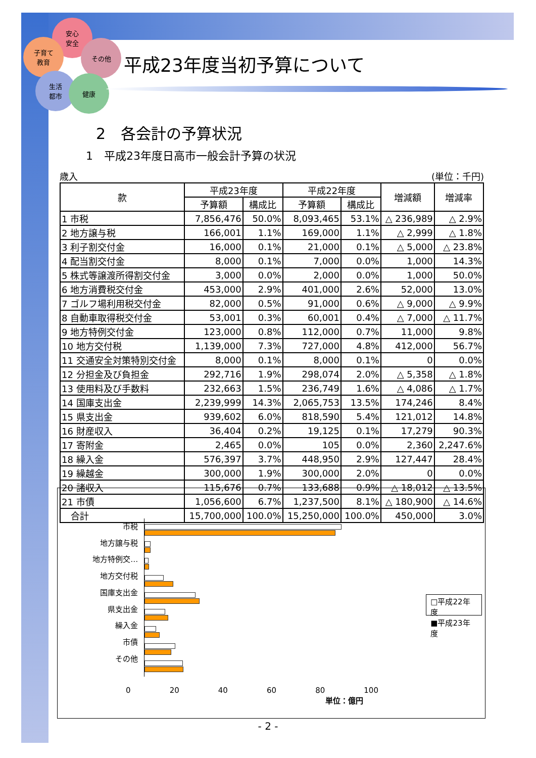安心
安全
子育て
教育
その他
生活
都市
健康
平成23年度当初予算について
2　各会計の予算状況
1　平成23年度日高市一般会計予算の状況
歳入 (単位：千円)
| 款 | 平成23年度 | | 平成22年度 | | 増減額 | 増減率 |
| --- | --- | --- | --- | --- | --- | --- |
| | 予算額 | 構成比 | 予算額 | 構成比 | | |
| 1 市税 | 7,856,476 | 50.0% | 8,093,465 | 53.1% | △ 236,989 | △ 2.9% |
| 2 地方譲与税 | 166,001 | 1.1% | 169,000 | 1.1% | △ 2,999 | △ 1.8% |
| 3 利子割交付金 | 16,000 | 0.1% | 21,000 | 0.1% | △ 5,000 | △ 23.8% |
| 4 配当割交付金 | 8,000 | 0.1% | 7,000 | 0.0% | 1,000 | 14.3% |
| 5 株式等譲渡所得割交付金 | 3,000 | 0.0% | 2,000 | 0.0% | 1,000 | 50.0% |
| 6 地方消費税交付金 | 453,000 | 2.9% | 401,000 | 2.6% | 52,000 | 13.0% |
| 7 ゴルフ場利用税交付金 | 82,000 | 0.5% | 91,000 | 0.6% | △ 9,000 | △ 9.9% |
| 8 自動車取得税交付金 | 53,001 | 0.3% | 60,001 | 0.4% | △ 7,000 | △ 11.7% |
| 9 地方特例交付金 | 123,000 | 0.8% | 112,000 | 0.7% | 11,000 | 9.8% |
| 10 地方交付税 | 1,139,000 | 7.3% | 727,000 | 4.8% | 412,000 | 56.7% |
| 11 交通安全対策特別交付金 | 8,000 | 0.1% | 8,000 | 0.1% | 0 | 0.0% |
| 12 分担金及び負担金 | 292,716 | 1.9% | 298,074 | 2.0% | △ 5,358 | △ 1.8% |
| 13 使用料及び手数料 | 232,663 | 1.5% | 236,749 | 1.6% | △ 4,086 | △ 1.7% |
| 14 国庫支出金 | 2,239,999 | 14.3% | 2,065,753 | 13.5% | 174,246 | 8.4% |
| 15 県支出金 | 939,602 | 6.0% | 818,590 | 5.4% | 121,012 | 14.8% |
| 16 財産収入 | 36,404 | 0.2% | 19,125 | 0.1% | 17,279 | 90.3% |
| 17 寄附金 | 2,465 | 0.0% | 105 | 0.0% | 2,360 | 2,247.6% |
| 18 繰入金 | 576,397 | 3.7% | 448,950 | 2.9% | 127,447 | 28.4% |
| 19 繰越金 | 300,000 | 1.9% | 300,000 | 2.0% | 0 | 0.0% |
| 20 諸収入 | 115,676 | 0.7% | 133,688 | 0.9% | △ 18,012 | △ 13.5% |
| 21 市債 | 1,056,600 | 6.7% | 1,237,500 | 8.1% | △ 180,900 | △ 14.6% |
| 合計 | 15,700,000 | 100.0% | 15,250,000 | 100.0% | 450,000 | 3.0% |
市税
地方譲与税
地方特例交…
地方交付税
国庫支出金
県支出金
繰入金
市債
その他
□平成22年度
■平成23年度
0 20 40 60 80 100
単位：億円
- 2 -